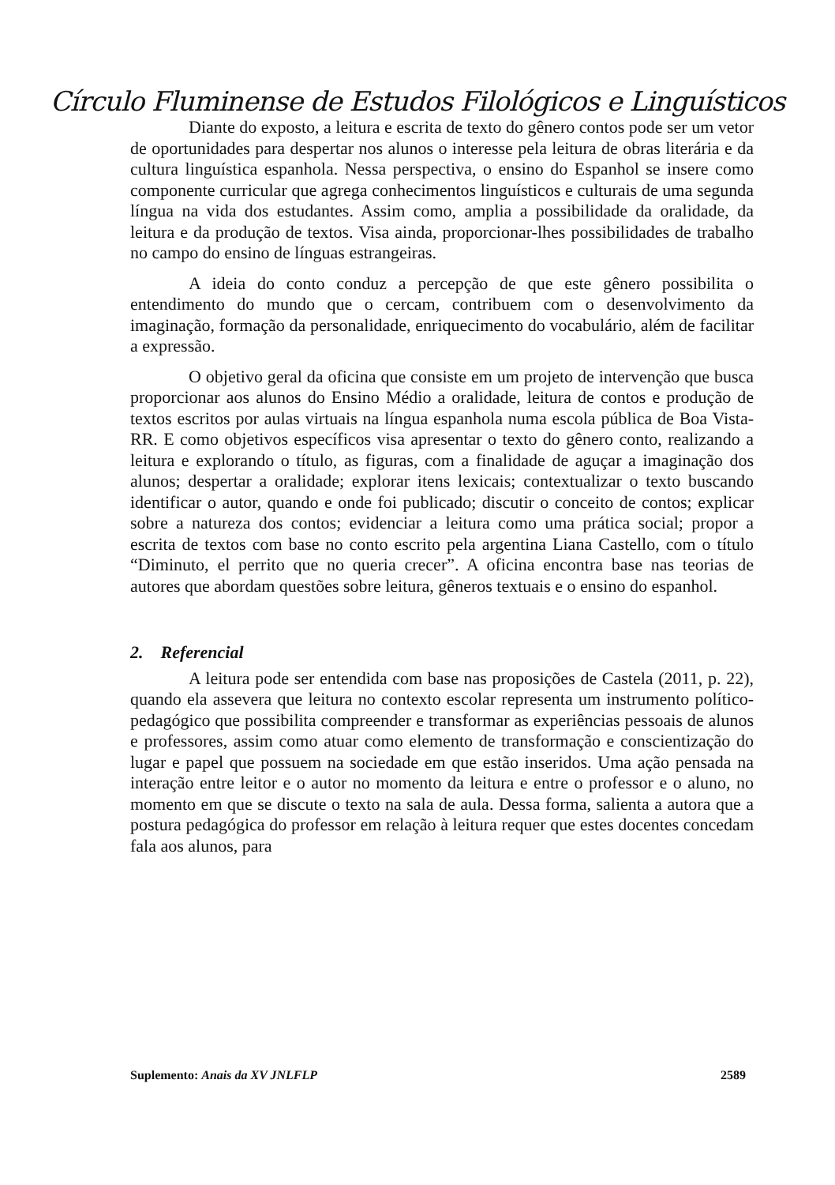Círculo Fluminense de Estudos Filológicos e Linguísticos
Diante do exposto, a leitura e escrita de texto do gênero contos pode ser um vetor de oportunidades para despertar nos alunos o interesse pela leitura de obras literária e da cultura linguística espanhola. Nessa perspectiva, o ensino do Espanhol se insere como componente curricular que agrega conhecimentos linguísticos e culturais de uma segunda língua na vida dos estudantes. Assim como, amplia a possibilidade da oralidade, da leitura e da produção de textos. Visa ainda, proporcionar-lhes possibilidades de trabalho no campo do ensino de línguas estrangeiras.
A ideia do conto conduz a percepção de que este gênero possibilita o entendimento do mundo que o cercam, contribuem com o desenvolvimento da imaginação, formação da personalidade, enriquecimento do vocabulário, além de facilitar a expressão.
O objetivo geral da oficina que consiste em um projeto de intervenção que busca proporcionar aos alunos do Ensino Médio a oralidade, leitura de contos e produção de textos escritos por aulas virtuais na língua espanhola numa escola pública de Boa Vista-RR. E como objetivos específicos visa apresentar o texto do gênero conto, realizando a leitura e explorando o título, as figuras, com a finalidade de aguçar a imaginação dos alunos; despertar a oralidade; explorar itens lexicais; contextualizar o texto buscando identificar o autor, quando e onde foi publicado; discutir o conceito de contos; explicar sobre a natureza dos contos; evidenciar a leitura como uma prática social; propor a escrita de textos com base no conto escrito pela argentina Liana Castello, com o título “Diminuto, el perrito que no queria crecer”. A oficina encontra base nas teorias de autores que abordam questões sobre leitura, gêneros textuais e o ensino do espanhol.
2. Referencial
A leitura pode ser entendida com base nas proposições de Castela (2011, p. 22), quando ela assevera que leitura no contexto escolar representa um instrumento político-pedagógico que possibilita compreender e transformar as experiências pessoais de alunos e professores, assim como atuar como elemento de transformação e conscientização do lugar e papel que possuem na sociedade em que estão inseridos. Uma ação pensada na interação entre leitor e o autor no momento da leitura e entre o professor e o aluno, no momento em que se discute o texto na sala de aula. Dessa forma, salienta a autora que a postura pedagógica do professor em relação à leitura requer que estes docentes concedam fala aos alunos, para
Suplemento: Anais da XV JNLFLP 2589